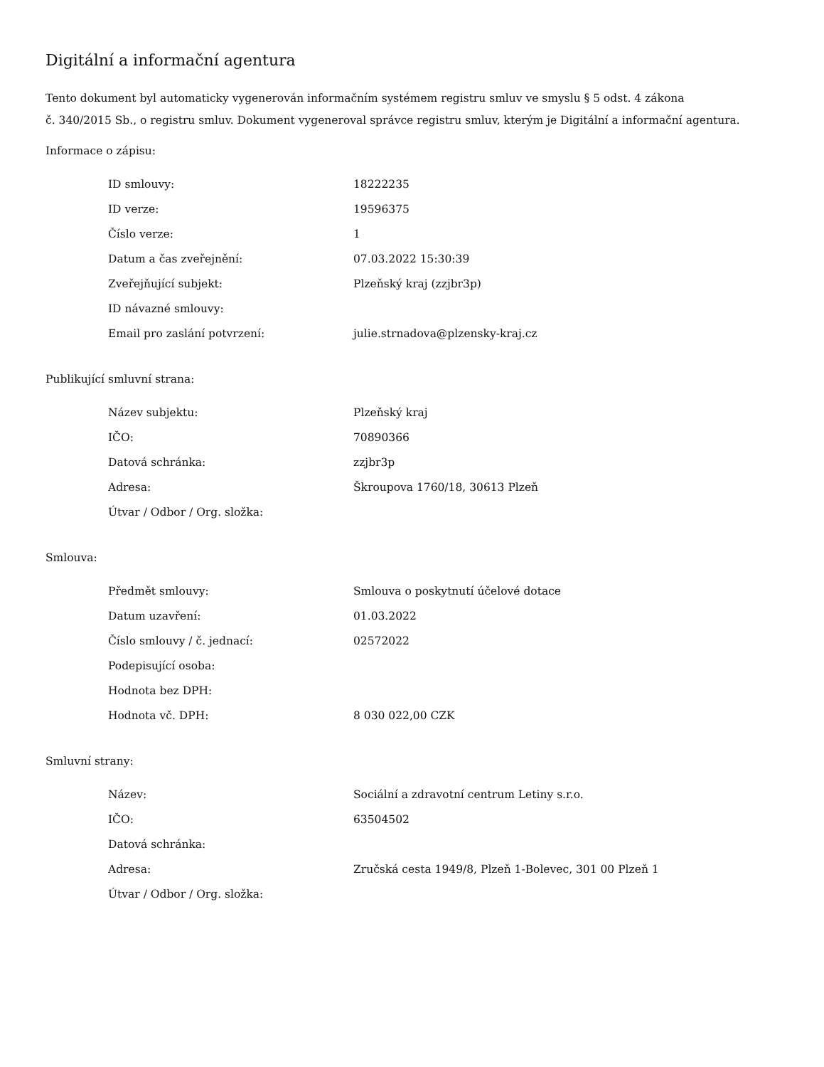Digitální a informační agentura
Tento dokument byl automaticky vygenerován informačním systémem registru smluv ve smyslu § 5 odst. 4 zákona
č. 340/2015 Sb., o registru smluv. Dokument vygeneroval správce registru smluv, kterým je Digitální a informační agentura.
Informace o zápisu:
| ID smlouvy: | 18222235 |
| ID verze: | 19596375 |
| Číslo verze: | 1 |
| Datum a čas zveřejnění: | 07.03.2022 15:30:39 |
| Zveřejňující subjekt: | Plzeňský kraj (zzjbr3p) |
| ID návazné smlouvy: | |
| Email pro zaslání potvrzení: | julie.strnadova@plzensky-kraj.cz |
Publikující smluvní strana:
| Název subjektu: | Plzeňský kraj |
| IČO: | 70890366 |
| Datová schránka: | zzjbr3p |
| Adresa: | Škroupova 1760/18, 30613 Plzeň |
| Útvar / Odbor / Org. složka: | |
Smlouva:
| Předmět smlouvy: | Smlouva o poskytnutí účelové dotace |
| Datum uzavření: | 01.03.2022 |
| Číslo smlouvy / č. jednací: | 02572022 |
| Podepisující osoba: | |
| Hodnota bez DPH: | |
| Hodnota vč. DPH: | 8 030 022,00 CZK |
Smluvní strany:
| Název: | Sociální a zdravotní centrum Letiny s.r.o. |
| IČO: | 63504502 |
| Datová schránka: | |
| Adresa: | Zručská cesta 1949/8, Plzeň 1-Bolevec, 301 00 Plzeň 1 |
| Útvar / Odbor / Org. složka: | |